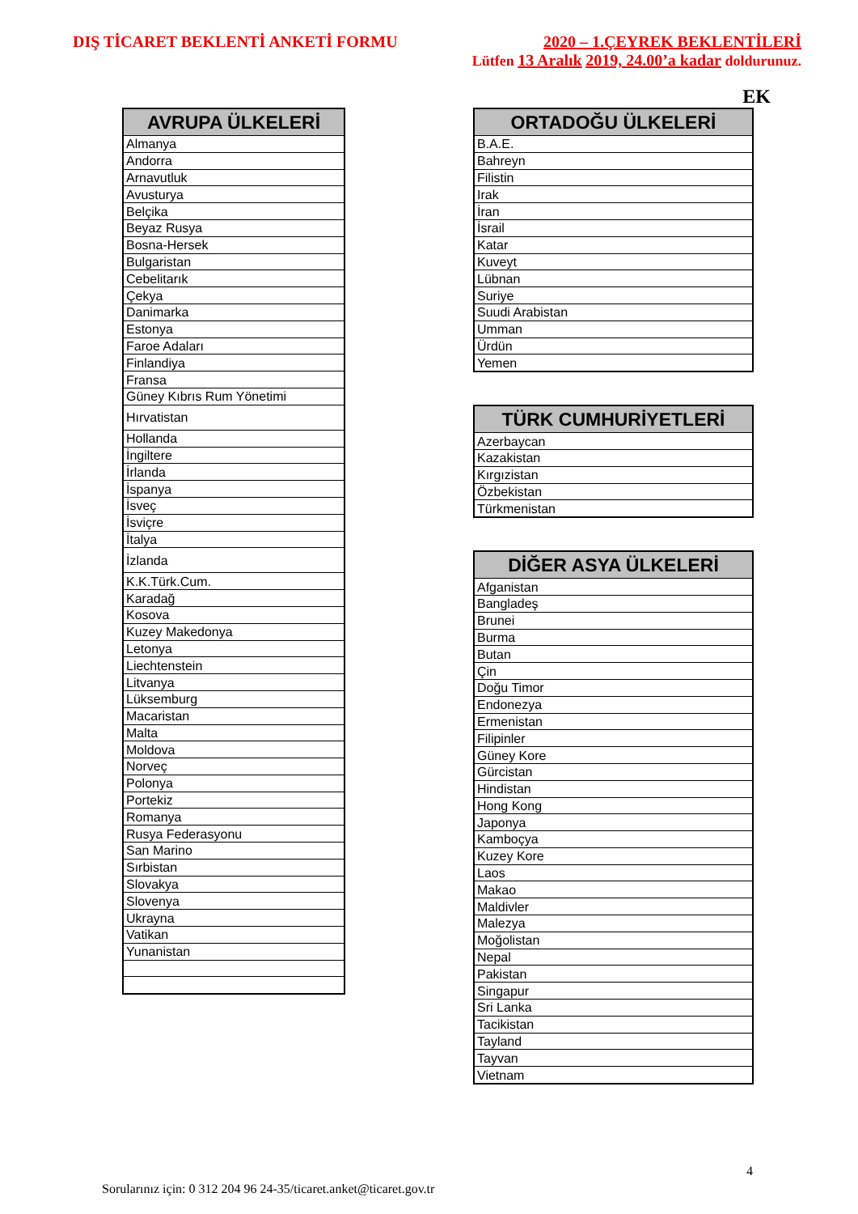DIŞ TİCARET BEKLENTİ ANKETİ FORMU
2020 – 1.ÇEYREK BEKLENTİLERİ
Lütfen 13 Aralık 2019, 24.00’a kadar doldurunuz.
EK
| AVRUPA ÜLKELERİ |
| --- |
| Almanya |
| Andorra |
| Arnavutluk |
| Avusturya |
| Belçika |
| Beyaz Rusya |
| Bosna-Hersek |
| Bulgaristan |
| Cebelitarık |
| Çekya |
| Danimarka |
| Estonya |
| Faroe Adaları |
| Finlandiya |
| Fransa |
| Güney Kıbrıs Rum Yönetimi |
| Hırvatistan |
| Hollanda |
| İngiltere |
| İrlanda |
| İspanya |
| İsveç |
| İsviçre |
| İtalya |
| İzlanda |
| K.K.Türk.Cum. |
| Karadağ |
| Kosova |
| Kuzey Makedonya |
| Letonya |
| Liechtenstein |
| Litvanya |
| Lüksemburg |
| Macaristan |
| Malta |
| Moldova |
| Norveç |
| Polonya |
| Portekiz |
| Romanya |
| Rusya Federasyonu |
| San Marino |
| Sırbistan |
| Slovakya |
| Slovenya |
| Ukrayna |
| Vatikan |
| Yunanistan |
| ORTADOĞU ÜLKELERİ |
| --- |
| B.A.E. |
| Bahreyn |
| Filistin |
| Irak |
| İran |
| İsrail |
| Katar |
| Kuveyt |
| Lübnan |
| Suriye |
| Suudi Arabistan |
| Umman |
| Ürdün |
| Yemen |
| TÜRK CUMHURİYETLERİ |
| --- |
| Azerbaycan |
| Kazakistan |
| Kırgızistan |
| Özbekistan |
| Türkmenistan |
| DİĞER ASYA ÜLKELERİ |
| --- |
| Afganistan |
| Bangladeş |
| Brunei |
| Burma |
| Butan |
| Çin |
| Doğu Timor |
| Endonezya |
| Ermenistan |
| Filipinler |
| Güney Kore |
| Gürcistan |
| Hindistan |
| Hong Kong |
| Japonya |
| Kamboçya |
| Kuzey Kore |
| Laos |
| Makao |
| Maldivler |
| Malezya |
| Moğolistan |
| Nepal |
| Pakistan |
| Singapur |
| Sri Lanka |
| Tacikistan |
| Tayland |
| Tayvan |
| Vietnam |
4
Sorularınız için: 0 312 204 96 24-35/ticaret.anket@ticaret.gov.tr